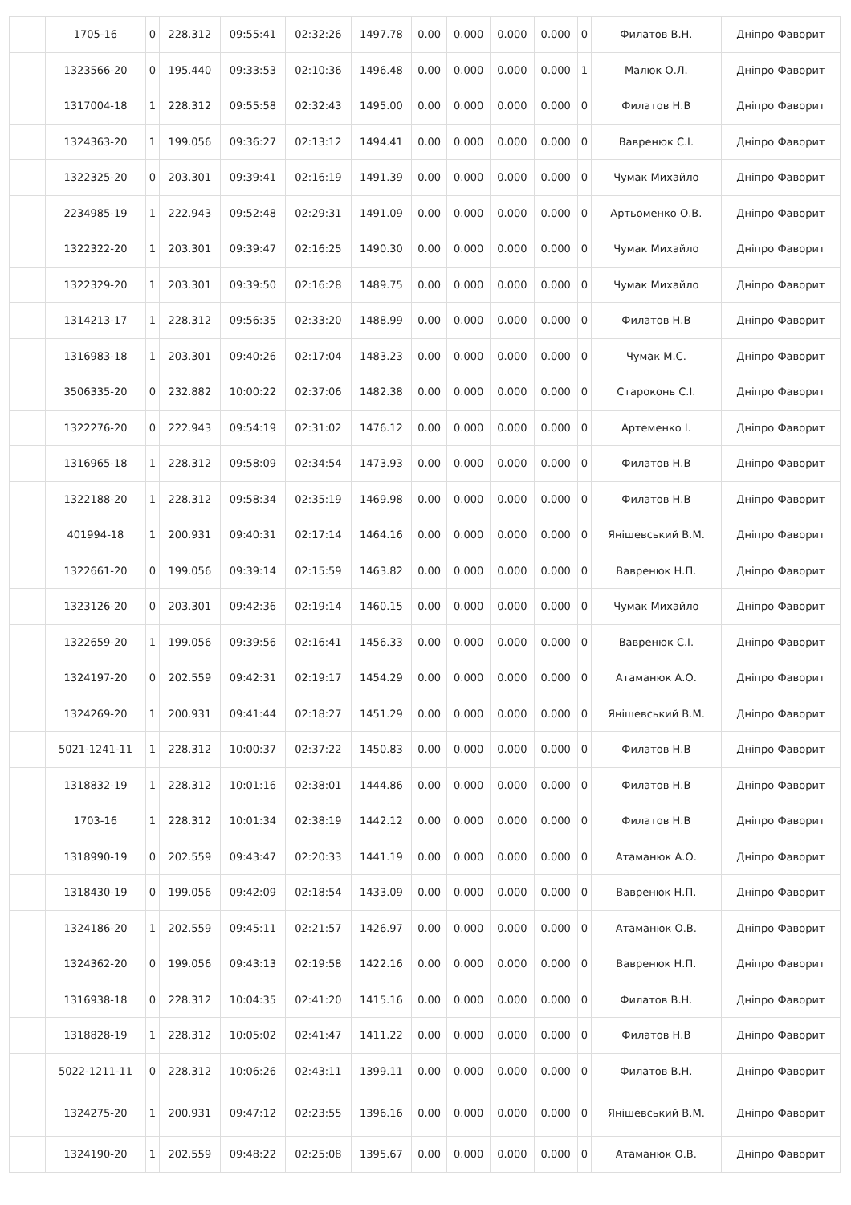| | 1705-16 | 0 | 228.312 | 09:55:41 | 02:32:26 | 1497.78 | 0.00 | 0.000 | 0.000 | 0.000 | 0 | Филатов В.Н. | Дніпро Фаворит |
| | 1323566-20 | 0 | 195.440 | 09:33:53 | 02:10:36 | 1496.48 | 0.00 | 0.000 | 0.000 | 0.000 | 1 | Малюк О.Л. | Дніпро Фаворит |
| | 1317004-18 | 1 | 228.312 | 09:55:58 | 02:32:43 | 1495.00 | 0.00 | 0.000 | 0.000 | 0.000 | 0 | Филатов Н.В | Дніпро Фаворит |
| | 1324363-20 | 1 | 199.056 | 09:36:27 | 02:13:12 | 1494.41 | 0.00 | 0.000 | 0.000 | 0.000 | 0 | Вавренюк С.І. | Дніпро Фаворит |
| | 1322325-20 | 0 | 203.301 | 09:39:41 | 02:16:19 | 1491.39 | 0.00 | 0.000 | 0.000 | 0.000 | 0 | Чумак Михайло | Дніпро Фаворит |
| | 2234985-19 | 1 | 222.943 | 09:52:48 | 02:29:31 | 1491.09 | 0.00 | 0.000 | 0.000 | 0.000 | 0 | Артьоменко О.В. | Дніпро Фаворит |
| | 1322322-20 | 1 | 203.301 | 09:39:47 | 02:16:25 | 1490.30 | 0.00 | 0.000 | 0.000 | 0.000 | 0 | Чумак Михайло | Дніпро Фаворит |
| | 1322329-20 | 1 | 203.301 | 09:39:50 | 02:16:28 | 1489.75 | 0.00 | 0.000 | 0.000 | 0.000 | 0 | Чумак Михайло | Дніпро Фаворит |
| | 1314213-17 | 1 | 228.312 | 09:56:35 | 02:33:20 | 1488.99 | 0.00 | 0.000 | 0.000 | 0.000 | 0 | Филатов Н.В | Дніпро Фаворит |
| | 1316983-18 | 1 | 203.301 | 09:40:26 | 02:17:04 | 1483.23 | 0.00 | 0.000 | 0.000 | 0.000 | 0 | Чумак М.С. | Дніпро Фаворит |
| | 3506335-20 | 0 | 232.882 | 10:00:22 | 02:37:06 | 1482.38 | 0.00 | 0.000 | 0.000 | 0.000 | 0 | Староконь С.І. | Дніпро Фаворит |
| | 1322276-20 | 0 | 222.943 | 09:54:19 | 02:31:02 | 1476.12 | 0.00 | 0.000 | 0.000 | 0.000 | 0 | Артеменко І. | Дніпро Фаворит |
| | 1316965-18 | 1 | 228.312 | 09:58:09 | 02:34:54 | 1473.93 | 0.00 | 0.000 | 0.000 | 0.000 | 0 | Филатов Н.В | Дніпро Фаворит |
| | 1322188-20 | 1 | 228.312 | 09:58:34 | 02:35:19 | 1469.98 | 0.00 | 0.000 | 0.000 | 0.000 | 0 | Филатов Н.В | Дніпро Фаворит |
| | 401994-18 | 1 | 200.931 | 09:40:31 | 02:17:14 | 1464.16 | 0.00 | 0.000 | 0.000 | 0.000 | 0 | Янішевський В.М. | Дніпро Фаворит |
| | 1322661-20 | 0 | 199.056 | 09:39:14 | 02:15:59 | 1463.82 | 0.00 | 0.000 | 0.000 | 0.000 | 0 | Вавренюк Н.П. | Дніпро Фаворит |
| | 1323126-20 | 0 | 203.301 | 09:42:36 | 02:19:14 | 1460.15 | 0.00 | 0.000 | 0.000 | 0.000 | 0 | Чумак Михайло | Дніпро Фаворит |
| | 1322659-20 | 1 | 199.056 | 09:39:56 | 02:16:41 | 1456.33 | 0.00 | 0.000 | 0.000 | 0.000 | 0 | Вавренюк С.І. | Дніпро Фаворит |
| | 1324197-20 | 0 | 202.559 | 09:42:31 | 02:19:17 | 1454.29 | 0.00 | 0.000 | 0.000 | 0.000 | 0 | Атаманюк А.О. | Дніпро Фаворит |
| | 1324269-20 | 1 | 200.931 | 09:41:44 | 02:18:27 | 1451.29 | 0.00 | 0.000 | 0.000 | 0.000 | 0 | Янішевський В.М. | Дніпро Фаворит |
| | 5021-1241-11 | 1 | 228.312 | 10:00:37 | 02:37:22 | 1450.83 | 0.00 | 0.000 | 0.000 | 0.000 | 0 | Филатов Н.В | Дніпро Фаворит |
| | 1318832-19 | 1 | 228.312 | 10:01:16 | 02:38:01 | 1444.86 | 0.00 | 0.000 | 0.000 | 0.000 | 0 | Филатов Н.В | Дніпро Фаворит |
| | 1703-16 | 1 | 228.312 | 10:01:34 | 02:38:19 | 1442.12 | 0.00 | 0.000 | 0.000 | 0.000 | 0 | Филатов Н.В | Дніпро Фаворит |
| | 1318990-19 | 0 | 202.559 | 09:43:47 | 02:20:33 | 1441.19 | 0.00 | 0.000 | 0.000 | 0.000 | 0 | Атаманюк А.О. | Дніпро Фаворит |
| | 1318430-19 | 0 | 199.056 | 09:42:09 | 02:18:54 | 1433.09 | 0.00 | 0.000 | 0.000 | 0.000 | 0 | Вавренюк Н.П. | Дніпро Фаворит |
| | 1324186-20 | 1 | 202.559 | 09:45:11 | 02:21:57 | 1426.97 | 0.00 | 0.000 | 0.000 | 0.000 | 0 | Атаманюк О.В. | Дніпро Фаворит |
| | 1324362-20 | 0 | 199.056 | 09:43:13 | 02:19:58 | 1422.16 | 0.00 | 0.000 | 0.000 | 0.000 | 0 | Вавренюк Н.П. | Дніпро Фаворит |
| | 1316938-18 | 0 | 228.312 | 10:04:35 | 02:41:20 | 1415.16 | 0.00 | 0.000 | 0.000 | 0.000 | 0 | Филатов В.Н. | Дніпро Фаворит |
| | 1318828-19 | 1 | 228.312 | 10:05:02 | 02:41:47 | 1411.22 | 0.00 | 0.000 | 0.000 | 0.000 | 0 | Филатов Н.В | Дніпро Фаворит |
| | 5022-1211-11 | 0 | 228.312 | 10:06:26 | 02:43:11 | 1399.11 | 0.00 | 0.000 | 0.000 | 0.000 | 0 | Филатов В.Н. | Дніпро Фаворит |
| | 1324275-20 | 1 | 200.931 | 09:47:12 | 02:23:55 | 1396.16 | 0.00 | 0.000 | 0.000 | 0.000 | 0 | Янішевський В.М. | Дніпро Фаворит |
| | 1324190-20 | 1 | 202.559 | 09:48:22 | 02:25:08 | 1395.67 | 0.00 | 0.000 | 0.000 | 0.000 | 0 | Атаманюк О.В. | Дніпро Фаворит |